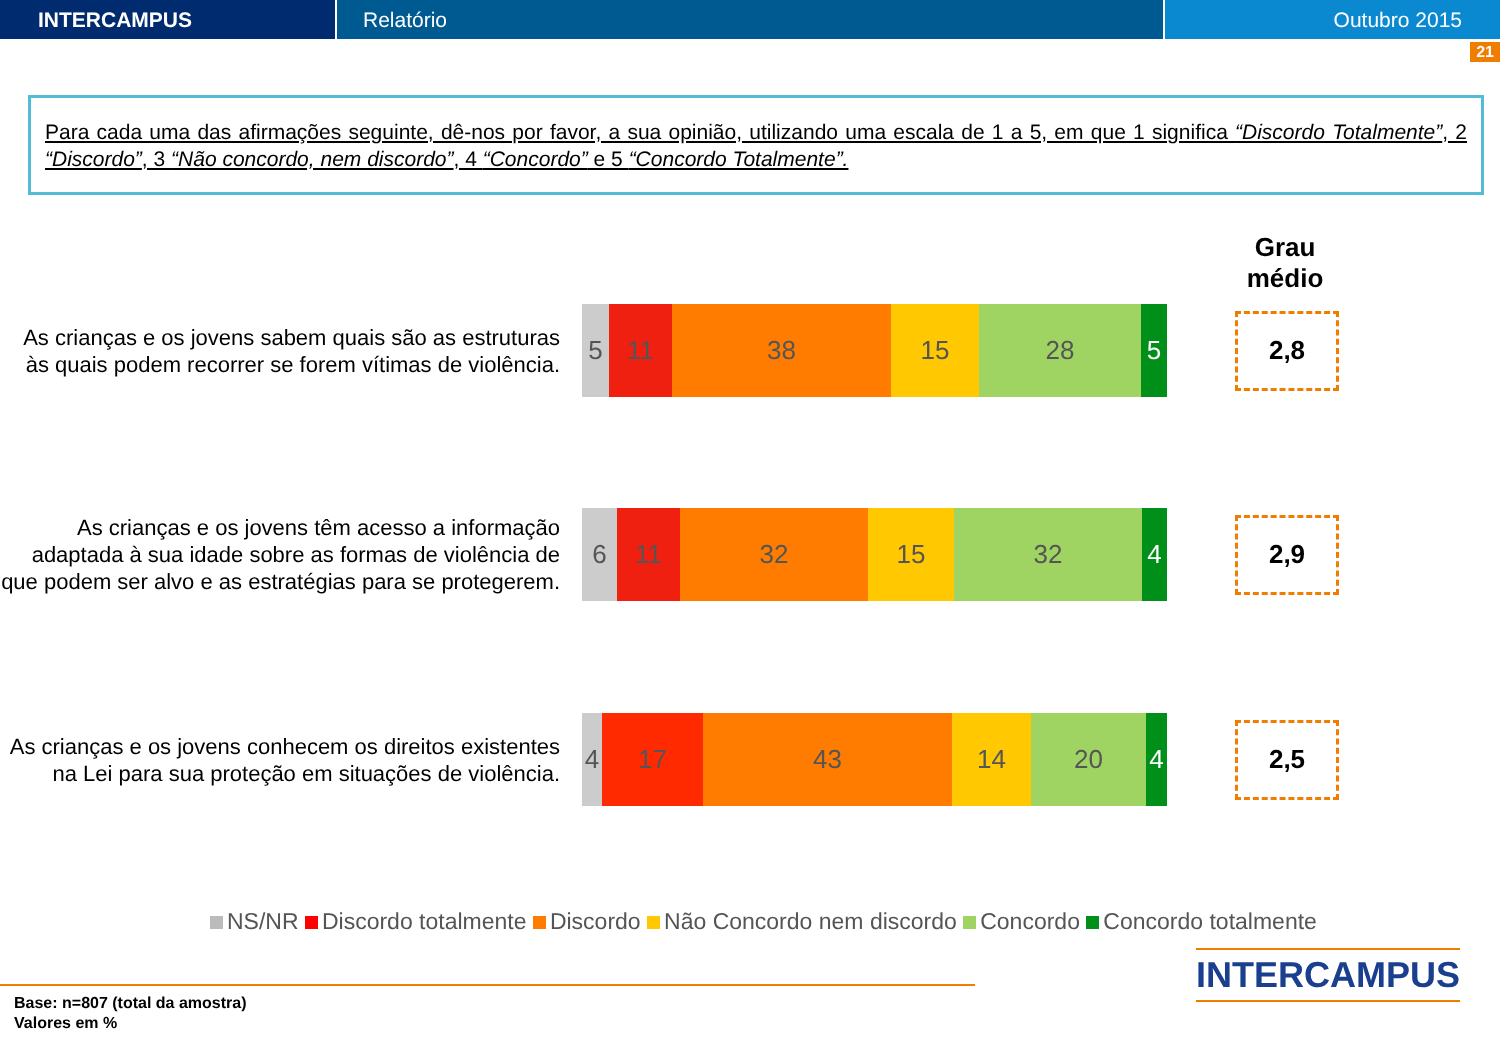INTERCAMPUS Relatório Outubro 2015
21
Para cada uma das afirmações seguinte, dê-nos por favor, a sua opinião, utilizando uma escala de 1 a 5, em que 1 significa “Discordo Totalmente”, 2 “Discordo”, 3 “Não concordo, nem discordo”, 4 “Concordo” e 5 “Concordo Totalmente”.
Grau médio
As crianças e os jovens sabem quais são as estruturas às quais podem recorrer se forem vítimas de violência.
5 11 38 15 28 5
2,8
As crianças e os jovens têm acesso a informação adaptada à sua idade sobre as formas de violência de que podem ser alvo e as estratégias para se protegerem.
6 11 32 15 32 4
2,9
As crianças e os jovens conhecem os direitos existentes na Lei para sua proteção em situações de violência.
4 17 43 14 20 4
2,5
NS/NR Discordo totalmente Discordo Não Concordo nem discordo Concordo Concordo totalmente
Base: n=807 (total da amostra)
Valores em %
INTERCAMPUS